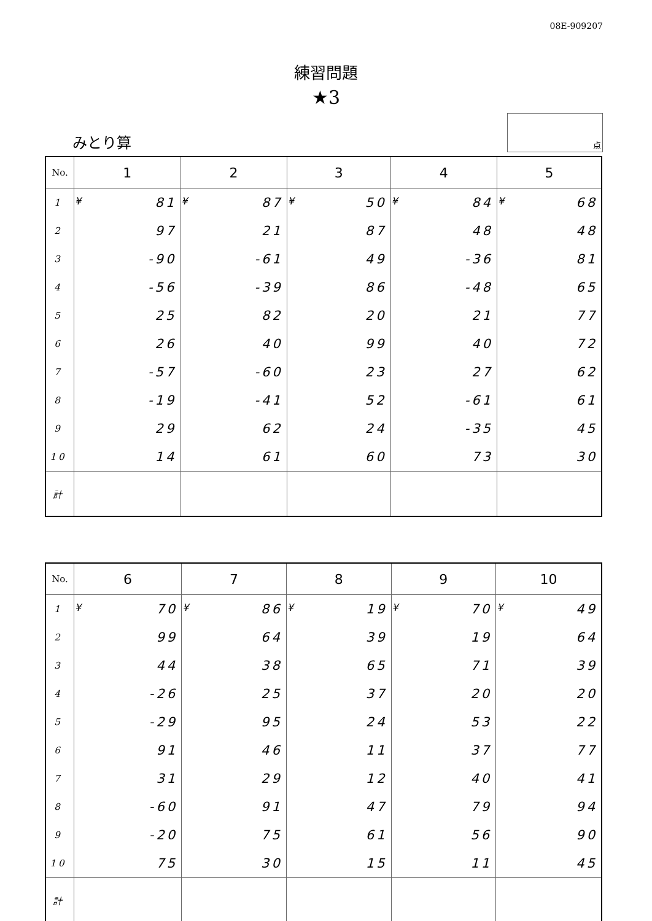08E-909207
練習問題
★3
みとり算
点
| No. | 1 | 2 | 3 | 4 | 5 |
| --- | --- | --- | --- | --- | --- |
| 1 | ¥ 81 | ¥ 87 | ¥ 50 | ¥ 84 | ¥ 68 |
| 2 | 97 | 21 | 87 | 48 | 48 |
| 3 | -90 | -61 | 49 | -36 | 81 |
| 4 | -56 | -39 | 86 | -48 | 65 |
| 5 | 25 | 82 | 20 | 21 | 77 |
| 6 | 26 | 40 | 99 | 40 | 72 |
| 7 | -57 | -60 | 23 | 27 | 62 |
| 8 | -19 | -41 | 52 | -61 | 61 |
| 9 | 29 | 62 | 24 | -35 | 45 |
| 10 | 14 | 61 | 60 | 73 | 30 |
| 計 | | | | | |
| No. | 6 | 7 | 8 | 9 | 10 |
| --- | --- | --- | --- | --- | --- |
| 1 | ¥ 70 | ¥ 86 | ¥ 19 | ¥ 70 | ¥ 49 |
| 2 | 99 | 64 | 39 | 19 | 64 |
| 3 | 44 | 38 | 65 | 71 | 39 |
| 4 | -26 | 25 | 37 | 20 | 20 |
| 5 | -29 | 95 | 24 | 53 | 22 |
| 6 | 91 | 46 | 11 | 37 | 77 |
| 7 | 31 | 29 | 12 | 40 | 41 |
| 8 | -60 | 91 | 47 | 79 | 94 |
| 9 | -20 | 75 | 61 | 56 | 90 |
| 10 | 75 | 30 | 15 | 11 | 45 |
| 計 | | | | | |